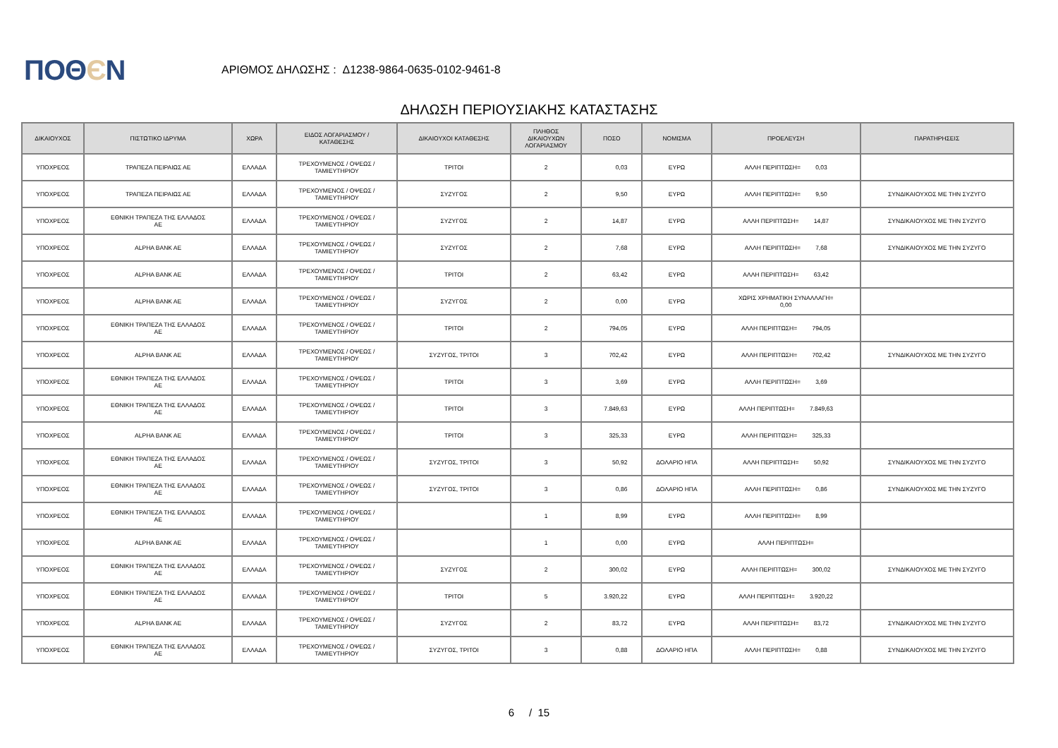ΠΟΘЄΝ
ΑΡΙΘΜΟΣ ΔΗΛΩΣΗΣ : Δ1238-9864-0635-0102-9461-8
ΔΗΛΩΣΗ ΠΕΡΙΟΥΣΙΑΚΗΣ ΚΑΤΑΣΤΑΣΗΣ
| ΔΙΚΑΙΟΥΧΟΣ | ΠΙΣΤΩΤΙΚΟ ΙΔΡΥΜΑ | ΧΩΡΑ | ΕΙΔΟΣ ΛΟΓΑΡΙΑΣΜΟΥ / ΚΑΤΑΘΕΣΗΣ | ΔΙΚΑΙΟΥΧΟΙ ΚΑΤΑΘΕΣΗΣ | ΠΛΗΘΟΣ ΔΙΚΑΙΟΥΧΩΝ ΛΟΓΑΡΙΑΣΜΟΥ | ΠΟΣΟ | ΝΟΜΙΣΜΑ | ΠΡΟΕΛΕΥΣΗ | ΠΑΡΑΤΗΡΗΣΕΙΣ |
| --- | --- | --- | --- | --- | --- | --- | --- | --- | --- |
| ΥΠΟΧΡΕΟΣ | ΤΡΑΠΕΖΑ ΠΕΙΡΑΙΩΣ ΑΕ | ΕΛΛΑΔΑ | ΤΡΕΧΟΥΜΕΝΟΣ / ΟΨΕΩΣ / ΤΑΜΙΕΥΤΗΡΙΟΥ | ΤΡΙΤΟΙ | 2 | 0,03 | ΕΥΡΩ | ΑΛΛΗ ΠΕΡΙΠΤΩΣΗ= 0,03 | |
| ΥΠΟΧΡΕΟΣ | ΤΡΑΠΕΖΑ ΠΕΙΡΑΙΩΣ ΑΕ | ΕΛΛΑΔΑ | ΤΡΕΧΟΥΜΕΝΟΣ / ΟΨΕΩΣ / ΤΑΜΙΕΥΤΗΡΙΟΥ | ΣΥΖΥΓΟΣ | 2 | 9,50 | ΕΥΡΩ | ΑΛΛΗ ΠΕΡΙΠΤΩΣΗ= 9,50 | ΣΥΝΔΙΚΑΙΟΥΧΟΣ ΜΕ ΤΗΝ ΣΥΖΥΓΟ |
| ΥΠΟΧΡΕΟΣ | ΕΘΝΙΚΗ ΤΡΑΠΕΖΑ ΤΗΣ ΕΛΛΑΔΟΣ ΑΕ | ΕΛΛΑΔΑ | ΤΡΕΧΟΥΜΕΝΟΣ / ΟΨΕΩΣ / ΤΑΜΙΕΥΤΗΡΙΟΥ | ΣΥΖΥΓΟΣ | 2 | 14,87 | ΕΥΡΩ | ΑΛΛΗ ΠΕΡΙΠΤΩΣΗ= 14,87 | ΣΥΝΔΙΚΑΙΟΥΧΟΣ ΜΕ ΤΗΝ ΣΥΖΥΓΟ |
| ΥΠΟΧΡΕΟΣ | ALPHA BANK AE | ΕΛΛΑΔΑ | ΤΡΕΧΟΥΜΕΝΟΣ / ΟΨΕΩΣ / ΤΑΜΙΕΥΤΗΡΙΟΥ | ΣΥΖΥΓΟΣ | 2 | 7,68 | ΕΥΡΩ | ΑΛΛΗ ΠΕΡΙΠΤΩΣΗ= 7,68 | ΣΥΝΔΙΚΑΙΟΥΧΟΣ ΜΕ ΤΗΝ ΣΥΖΥΓΟ |
| ΥΠΟΧΡΕΟΣ | ALPHA BANK AE | ΕΛΛΑΔΑ | ΤΡΕΧΟΥΜΕΝΟΣ / ΟΨΕΩΣ / ΤΑΜΙΕΥΤΗΡΙΟΥ | ΤΡΙΤΟΙ | 2 | 63,42 | ΕΥΡΩ | ΑΛΛΗ ΠΕΡΙΠΤΩΣΗ= 63,42 | |
| ΥΠΟΧΡΕΟΣ | ALPHA BANK AE | ΕΛΛΑΔΑ | ΤΡΕΧΟΥΜΕΝΟΣ / ΟΨΕΩΣ / ΤΑΜΙΕΥΤΗΡΙΟΥ | ΣΥΖΥΓΟΣ | 2 | 0,00 | ΕΥΡΩ | ΧΩΡΙΣ ΧΡΗΜΑΤΙΚΗ ΣΥΝΑΛΛΑΓΗ= 0,00 | |
| ΥΠΟΧΡΕΟΣ | ΕΘΝΙΚΗ ΤΡΑΠΕΖΑ ΤΗΣ ΕΛΛΑΔΟΣ ΑΕ | ΕΛΛΑΔΑ | ΤΡΕΧΟΥΜΕΝΟΣ / ΟΨΕΩΣ / ΤΑΜΙΕΥΤΗΡΙΟΥ | ΤΡΙΤΟΙ | 2 | 794,05 | ΕΥΡΩ | ΑΛΛΗ ΠΕΡΙΠΤΩΣΗ= 794,05 | |
| ΥΠΟΧΡΕΟΣ | ALPHA BANK AE | ΕΛΛΑΔΑ | ΤΡΕΧΟΥΜΕΝΟΣ / ΟΨΕΩΣ / ΤΑΜΙΕΥΤΗΡΙΟΥ | ΣΥΖΥΓΟΣ, ΤΡΙΤΟΙ | 3 | 702,42 | ΕΥΡΩ | ΑΛΛΗ ΠΕΡΙΠΤΩΣΗ= 702,42 | ΣΥΝΔΙΚΑΙΟΥΧΟΣ ΜΕ ΤΗΝ ΣΥΖΥΓΟ |
| ΥΠΟΧΡΕΟΣ | ΕΘΝΙΚΗ ΤΡΑΠΕΖΑ ΤΗΣ ΕΛΛΑΔΟΣ ΑΕ | ΕΛΛΑΔΑ | ΤΡΕΧΟΥΜΕΝΟΣ / ΟΨΕΩΣ / ΤΑΜΙΕΥΤΗΡΙΟΥ | ΤΡΙΤΟΙ | 3 | 3,69 | ΕΥΡΩ | ΑΛΛΗ ΠΕΡΙΠΤΩΣΗ= 3,69 | |
| ΥΠΟΧΡΕΟΣ | ΕΘΝΙΚΗ ΤΡΑΠΕΖΑ ΤΗΣ ΕΛΛΑΔΟΣ ΑΕ | ΕΛΛΑΔΑ | ΤΡΕΧΟΥΜΕΝΟΣ / ΟΨΕΩΣ / ΤΑΜΙΕΥΤΗΡΙΟΥ | ΤΡΙΤΟΙ | 3 | 7.849,63 | ΕΥΡΩ | ΑΛΛΗ ΠΕΡΙΠΤΩΣΗ= 7.849,63 | |
| ΥΠΟΧΡΕΟΣ | ALPHA BANK AE | ΕΛΛΑΔΑ | ΤΡΕΧΟΥΜΕΝΟΣ / ΟΨΕΩΣ / ΤΑΜΙΕΥΤΗΡΙΟΥ | ΤΡΙΤΟΙ | 3 | 325,33 | ΕΥΡΩ | ΑΛΛΗ ΠΕΡΙΠΤΩΣΗ= 325,33 | |
| ΥΠΟΧΡΕΟΣ | ΕΘΝΙΚΗ ΤΡΑΠΕΖΑ ΤΗΣ ΕΛΛΑΔΟΣ ΑΕ | ΕΛΛΑΔΑ | ΤΡΕΧΟΥΜΕΝΟΣ / ΟΨΕΩΣ / ΤΑΜΙΕΥΤΗΡΙΟΥ | ΣΥΖΥΓΟΣ, ΤΡΙΤΟΙ | 3 | 50,92 | ΔΟΛΑΡΙΟ ΗΠΑ | ΑΛΛΗ ΠΕΡΙΠΤΩΣΗ= 50,92 | ΣΥΝΔΙΚΑΙΟΥΧΟΣ ΜΕ ΤΗΝ ΣΥΖΥΓΟ |
| ΥΠΟΧΡΕΟΣ | ΕΘΝΙΚΗ ΤΡΑΠΕΖΑ ΤΗΣ ΕΛΛΑΔΟΣ ΑΕ | ΕΛΛΑΔΑ | ΤΡΕΧΟΥΜΕΝΟΣ / ΟΨΕΩΣ / ΤΑΜΙΕΥΤΗΡΙΟΥ | ΣΥΖΥΓΟΣ, ΤΡΙΤΟΙ | 3 | 0,86 | ΔΟΛΑΡΙΟ ΗΠΑ | ΑΛΛΗ ΠΕΡΙΠΤΩΣΗ= 0,86 | ΣΥΝΔΙΚΑΙΟΥΧΟΣ ΜΕ ΤΗΝ ΣΥΖΥΓΟ |
| ΥΠΟΧΡΕΟΣ | ΕΘΝΙΚΗ ΤΡΑΠΕΖΑ ΤΗΣ ΕΛΛΑΔΟΣ ΑΕ | ΕΛΛΑΔΑ | ΤΡΕΧΟΥΜΕΝΟΣ / ΟΨΕΩΣ / ΤΑΜΙΕΥΤΗΡΙΟΥ | | 1 | 8,99 | ΕΥΡΩ | ΑΛΛΗ ΠΕΡΙΠΤΩΣΗ= 8,99 | |
| ΥΠΟΧΡΕΟΣ | ALPHA BANK AE | ΕΛΛΑΔΑ | ΤΡΕΧΟΥΜΕΝΟΣ / ΟΨΕΩΣ / ΤΑΜΙΕΥΤΗΡΙΟΥ | | 1 | 0,00 | ΕΥΡΩ | ΑΛΛΗ ΠΕΡΙΠΤΩΣΗ= | |
| ΥΠΟΧΡΕΟΣ | ΕΘΝΙΚΗ ΤΡΑΠΕΖΑ ΤΗΣ ΕΛΛΑΔΟΣ ΑΕ | ΕΛΛΑΔΑ | ΤΡΕΧΟΥΜΕΝΟΣ / ΟΨΕΩΣ / ΤΑΜΙΕΥΤΗΡΙΟΥ | ΣΥΖΥΓΟΣ | 2 | 300,02 | ΕΥΡΩ | ΑΛΛΗ ΠΕΡΙΠΤΩΣΗ= 300,02 | ΣΥΝΔΙΚΑΙΟΥΧΟΣ ΜΕ ΤΗΝ ΣΥΖΥΓΟ |
| ΥΠΟΧΡΕΟΣ | ΕΘΝΙΚΗ ΤΡΑΠΕΖΑ ΤΗΣ ΕΛΛΑΔΟΣ ΑΕ | ΕΛΛΑΔΑ | ΤΡΕΧΟΥΜΕΝΟΣ / ΟΨΕΩΣ / ΤΑΜΙΕΥΤΗΡΙΟΥ | ΤΡΙΤΟΙ | 5 | 3.920,22 | ΕΥΡΩ | ΑΛΛΗ ΠΕΡΙΠΤΩΣΗ= 3.920,22 | |
| ΥΠΟΧΡΕΟΣ | ALPHA BANK AE | ΕΛΛΑΔΑ | ΤΡΕΧΟΥΜΕΝΟΣ / ΟΨΕΩΣ / ΤΑΜΙΕΥΤΗΡΙΟΥ | ΣΥΖΥΓΟΣ | 2 | 83,72 | ΕΥΡΩ | ΑΛΛΗ ΠΕΡΙΠΤΩΣΗ= 83,72 | ΣΥΝΔΙΚΑΙΟΥΧΟΣ ΜΕ ΤΗΝ ΣΥΖΥΓΟ |
| ΥΠΟΧΡΕΟΣ | ΕΘΝΙΚΗ ΤΡΑΠΕΖΑ ΤΗΣ ΕΛΛΑΔΟΣ ΑΕ | ΕΛΛΑΔΑ | ΤΡΕΧΟΥΜΕΝΟΣ / ΟΨΕΩΣ / ΤΑΜΙΕΥΤΗΡΙΟΥ | ΣΥΖΥΓΟΣ, ΤΡΙΤΟΙ | 3 | 0,88 | ΔΟΛΑΡΙΟ ΗΠΑ | ΑΛΛΗ ΠΕΡΙΠΤΩΣΗ= 0,88 | ΣΥΝΔΙΚΑΙΟΥΧΟΣ ΜΕ ΤΗΝ ΣΥΖΥΓΟ |
6 / 15